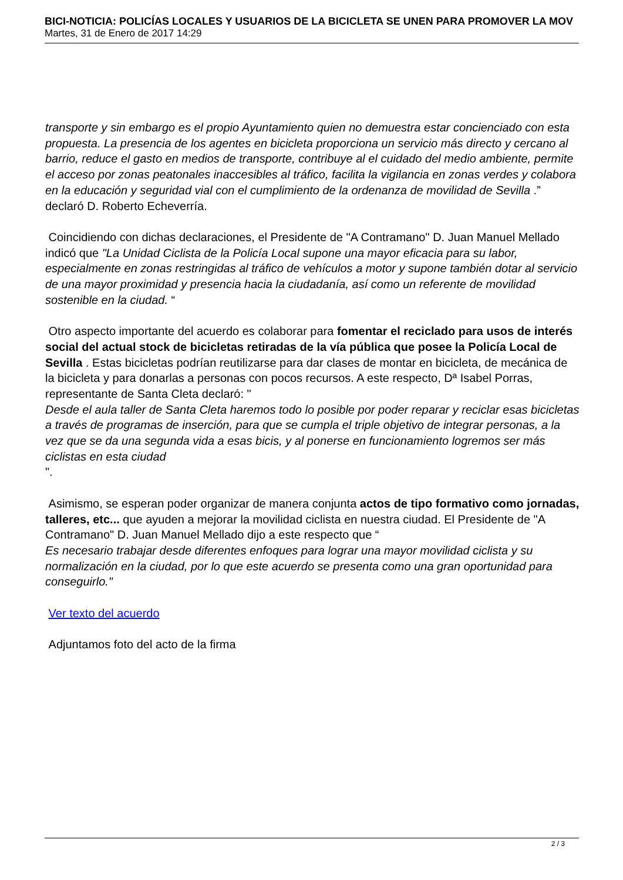BICI-NOTICIA: POLICÍAS LOCALES Y USUARIOS DE LA BICICLETA SE UNEN PARA PROMOVER LA MOV
Martes, 31 de Enero de 2017 14:29
transporte y sin embargo es el propio Ayuntamiento quien no demuestra estar concienciado con esta propuesta. La presencia de los agentes en bicicleta proporciona un servicio más directo y cercano al barrio, reduce el gasto en medios de transporte, contribuye al el cuidado del medio ambiente, permite el acceso por zonas peatonales inaccesibles al tráfico, facilita la vigilancia en zonas verdes y colabora en la educación y seguridad vial con el cumplimiento de la ordenanza de movilidad de Sevilla .” declaró D. Roberto Echeverría.
Coincidiendo con dichas declaraciones, el Presidente de "A Contramano" D. Juan Manuel Mellado indicó que "La Unidad Ciclista de la Policía Local supone una mayor eficacia para su labor, especialmente en zonas restringidas al tráfico de vehículos a motor y supone también dotar al servicio de una mayor proximidad y presencia hacia la ciudadanía, así como un referente de movilidad sostenible en la ciudad. “
Otro aspecto importante del acuerdo es colaborar para fomentar el reciclado para usos de interés social del actual stock de bicicletas retiradas de la vía pública que posee la Policía Local de Sevilla . Estas bicicletas podrían reutilizarse para dar clases de montar en bicicleta, de mecánica de la bicicleta y para donarlas a personas con pocos recursos. A este respecto, Dª Isabel Porras, representante de Santa Cleta declaró: "
Desde el aula taller de Santa Cleta haremos todo lo posible por poder reparar y reciclar esas bicicletas a través de programas de inserción, para que se cumpla el triple objetivo de integrar personas, a la vez que se da una segunda vida a esas bicis, y al ponerse en funcionamiento logremos ser más ciclistas en esta ciudad
".
Asimismo, se esperan poder organizar de manera conjunta actos de tipo formativo como jornadas, talleres, etc... que ayuden a mejorar la movilidad ciclista en nuestra ciudad. El Presidente de "A Contramano" D. Juan Manuel Mellado dijo a este respecto que “
Es necesario trabajar desde diferentes enfoques para lograr una mayor movilidad ciclista y su normalización en la ciudad, por lo que este acuerdo se presenta como una gran oportunidad para conseguirlo."
Ver texto del acuerdo
Adjuntamos foto del acto de la firma
2 / 3